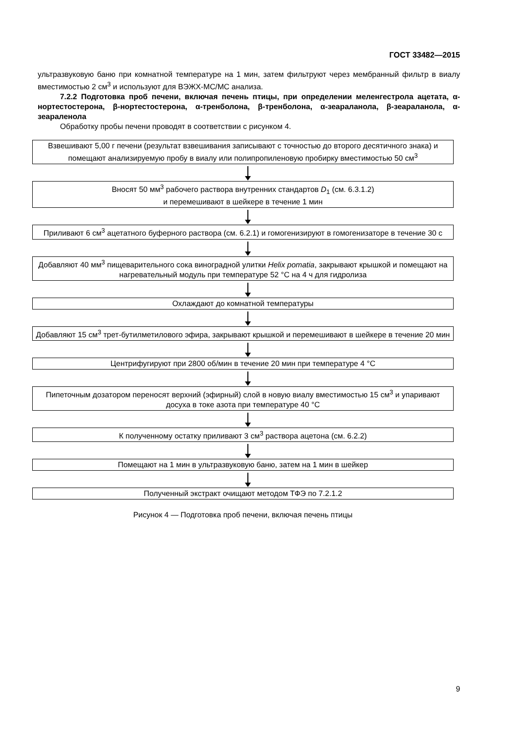ГОСТ 33482—2015
ультразвуковую баню при комнатной температуре на 1 мин, затем фильтруют через мембранный фильтр в виалу вместимостью 2 см<sup>3</sup> и используют для ВЭЖХ-МС/МС анализа.
7.2.2 Подготовка проб печени, включая печень птицы, при определении меленгестрола ацетата, α-нортестостерона, β-нортестостерона, α-тренболона, β-тренболона, α-зеараланола, β-зеараланола, α-зеараленола
Обработку пробы печени проводят в соответствии с рисунком 4.
Взвешивают 5,00 г печени (результат взвешивания записывают с точностью до второго десятичного знака) и помещают анализируемую пробу в виалу или полипропиленовую пробирку вместимостью 50 см<sup>3</sup>
Вносят 50 мм<sup>3</sup> рабочего раствора внутренних стандартов D<sub>1</sub> (см. 6.3.1.2)
и перемешивают в шейкере в течение 1 мин
Приливают 6 см<sup>3</sup> ацетатного буферного раствора (см. 6.2.1) и гомогенизируют в гомогенизаторе в течение 30 с
Добавляют 40 мм<sup>3</sup> пищеварительного сока виноградной улитки Helix pomatia, закрывают крышкой и помещают на нагревательный модуль при температуре 52 °С на 4 ч для гидролиза
Охлаждают до комнатной температуры
Добавляют 15 см<sup>3</sup> трет-бутилметилового эфира, закрывают крышкой и перемешивают в шейкере в течение 20 мин
Центрифугируют при 2800 об/мин в течение 20 мин при температуре 4 °С
Пипеточным дозатором переносят верхний (эфирный) слой в новую виалу вместимостью 15 см<sup>3</sup> и упаривают досуха в токе азота при температуре 40 °С
К полученному остатку приливают 3 см<sup>3</sup> раствора ацетона (см. 6.2.2)
Помещают на 1 мин в ультразвуковую баню, затем на 1 мин в шейкер
Полученный экстракт очищают методом ТФЭ по 7.2.1.2
Рисунок 4 — Подготовка проб печени, включая печень птицы
9